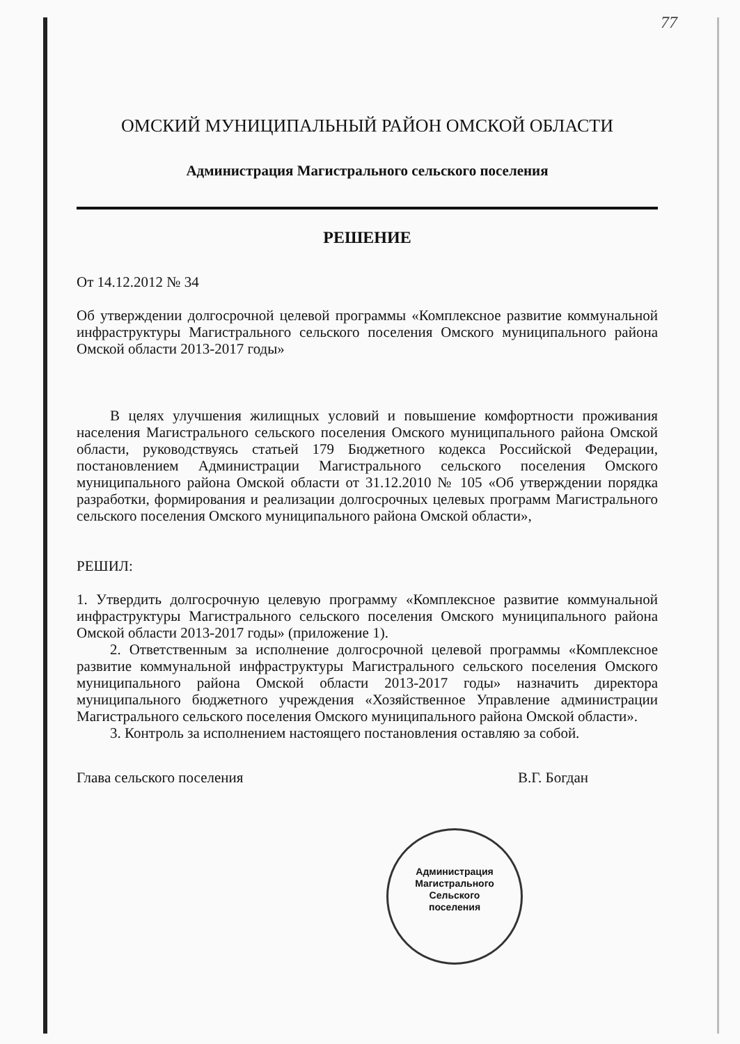77
ОМСКИЙ МУНИЦИПАЛЬНЫЙ РАЙОН ОМСКОЙ ОБЛАСТИ
Администрация Магистрального сельского поселения
РЕШЕНИЕ
От 14.12.2012 № 34
Об утверждении долгосрочной целевой программы «Комплексное развитие коммунальной инфраструктуры Магистрального сельского поселения Омского муниципального района Омской области 2013-2017 годы»
В целях улучшения жилищных условий и повышение комфортности проживания населения Магистрального сельского поселения Омского муниципального района Омской области, руководствуясь статьей 179 Бюджетного кодекса Российской Федерации, постановлением Администрации Магистрального сельского поселения Омского муниципального района Омской области от 31.12.2010 № 105 «Об утверждении порядка разработки, формирования и реализации долгосрочных целевых программ Магистрального сельского поселения Омского муниципального района Омской области»,
РЕШИЛ:
1. Утвердить долгосрочную целевую программу «Комплексное развитие коммунальной инфраструктуры Магистрального сельского поселения Омского муниципального района Омской области 2013-2017 годы» (приложение 1).
2. Ответственным за исполнение долгосрочной целевой программы «Комплексное развитие коммунальной инфраструктуры Магистрального сельского поселения Омского муниципального района Омской области 2013-2017 годы» назначить директора муниципального бюджетного учреждения «Хозяйственное Управление администрации Магистрального сельского поселения Омского муниципального района Омской области».
3. Контроль за исполнением настоящего постановления оставляю за собой.
Глава сельского поселения В.Г. Богдан
Администрация
Магистрального
Сельского
поселения